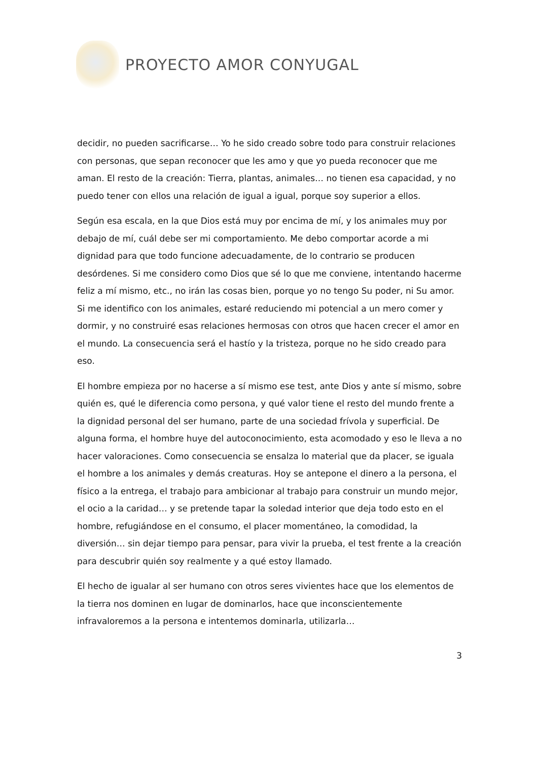PROYECTO AMOR CONYUGAL
decidir, no pueden sacrificarse… Yo he sido creado sobre todo para construir relaciones con personas, que sepan reconocer que les amo y que yo pueda reconocer que me aman. El resto de la creación: Tierra, plantas, animales… no tienen esa capacidad, y no puedo tener con ellos una relación de igual a igual, porque soy superior a ellos.
Según esa escala, en la que Dios está muy por encima de mí, y los animales muy por debajo de mí, cuál debe ser mi comportamiento. Me debo comportar acorde a mi dignidad para que todo funcione adecuadamente, de lo contrario se producen desórdenes. Si me considero como Dios que sé lo que me conviene, intentando hacerme feliz a mí mismo, etc., no irán las cosas bien, porque yo no tengo Su poder, ni Su amor. Si me identifico con los animales, estaré reduciendo mi potencial a un mero comer y dormir, y no construiré esas relaciones hermosas con otros que hacen crecer el amor en el mundo. La consecuencia será el hastío y la tristeza, porque no he sido creado para eso.
El hombre empieza por no hacerse a sí mismo ese test, ante Dios y ante sí mismo, sobre quién es, qué le diferencia como persona, y qué valor tiene el resto del mundo frente a la dignidad personal del ser humano, parte de una sociedad frívola y superficial. De alguna forma, el hombre huye del autoconocimiento, esta acomodado y eso le lleva a no hacer valoraciones. Como consecuencia se ensalza lo material que da placer, se iguala el hombre a los animales y demás creaturas. Hoy se antepone el dinero a la persona, el físico a la entrega, el trabajo para ambicionar al trabajo para construir un mundo mejor, el ocio a la caridad… y se pretende tapar la soledad interior que deja todo esto en el hombre, refugiándose en el consumo, el placer momentáneo, la comodidad, la diversión… sin dejar tiempo para pensar, para vivir la prueba, el test frente a la creación para descubrir quién soy realmente y a qué estoy llamado.
El hecho de igualar al ser humano con otros seres vivientes hace que los elementos de la tierra nos dominen en lugar de dominarlos, hace que inconscientemente infravaloremos a la persona e intentemos dominarla, utilizarla…
3